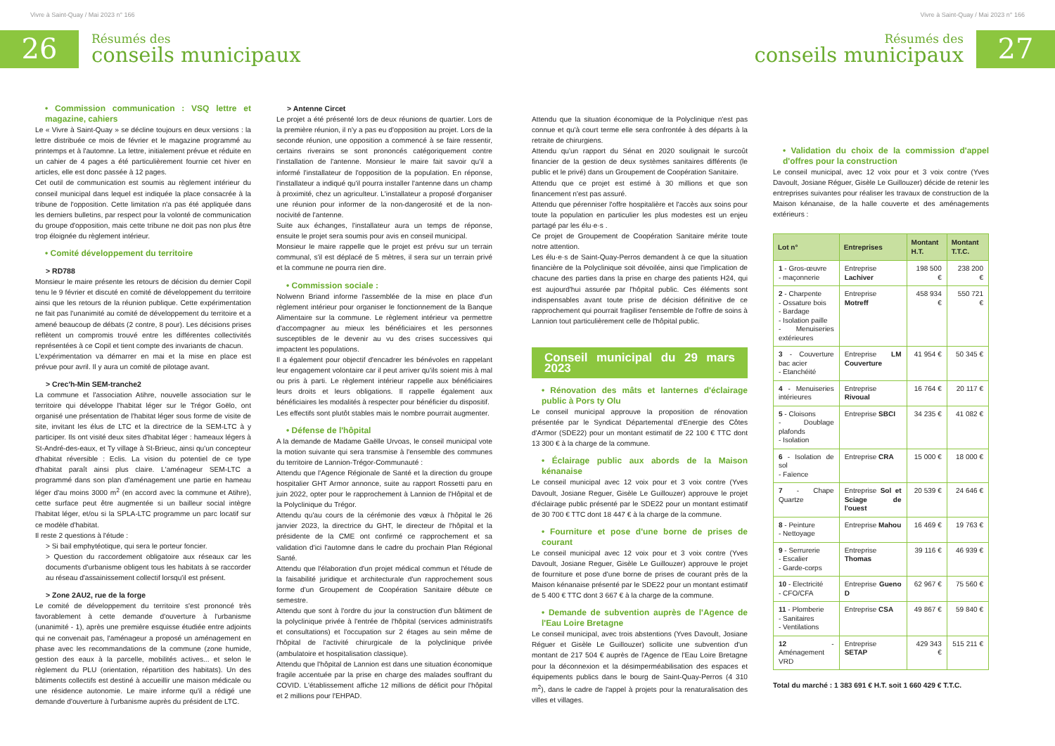Vivre à Saint-Quay / Mai 2023 n° 166 Vivre à Saint-Quay / Mai 2023 n° 166
26
Résumés des
conseils municipaux
Résumés des
conseils municipaux
27
• Commission communication : VSQ lettre et magazine, cahiers
Le « Vivre à Saint-Quay » se décline toujours en deux versions : la lettre distribuée ce mois de février et le magazine programmé au printemps et à l'automne. La lettre, initialement prévue et réduite en un cahier de 4 pages a été particulièrement fournie cet hiver en articles, elle est donc passée à 12 pages.
Cet outil de communication est soumis au règlement intérieur du conseil municipal dans lequel est indiquée la place consacrée à la tribune de l'opposition. Cette limitation n'a pas été appliquée dans les derniers bulletins, par respect pour la volonté de communication du groupe d'opposition, mais cette tribune ne doit pas non plus être trop éloignée du règlement intérieur.
• Comité développement du territoire
> RD788
Monsieur le maire présente les retours de décision du dernier Copil tenu le 9 février et discuté en comité de développement du territoire ainsi que les retours de la réunion publique. Cette expérimentation ne fait pas l'unanimité au comité de développement du territoire et a amené beaucoup de débats (2 contre, 8 pour). Les décisions prises reflètent un compromis trouvé entre les différentes collectivités représentées à ce Copil et tient compte des invariants de chacun.
L'expérimentation va démarrer en mai et la mise en place est prévue pour avril. Il y aura un comité de pilotage avant.
> Crec'h-Min SEM-tranche2
La commune et l'association Atihre, nouvelle association sur le territoire qui développe l'habitat léger sur le Trégor Goëlo, ont organisé une présentation de l'habitat léger sous forme de visite de site, invitant les élus de LTC et la directrice de la SEM-LTC à y participer. Ils ont visité deux sites d'habitat léger : hameaux légers à St-André-des-eaux, et Ty village à St-Brieuc, ainsi qu'un concepteur d'habitat réversible : Eclis. La vision du potentiel de ce type d'habitat paraît ainsi plus claire. L'aménageur SEM-LTC a programmé dans son plan d'aménagement une partie en hameau léger d'au moins 3000 m<sup>2</sup> (en accord avec la commune et Atihre), cette surface peut être augmentée si un bailleur social intègre l'habitat léger, et/ou si la SPLA-LTC programme un parc locatif sur ce modèle d'habitat.
Il reste 2 questions à l'étude :
> Si bail emphytéotique, qui sera le porteur foncier.
> Question du raccordement obligatoire aux réseaux car les documents d'urbanisme obligent tous les habitats à se raccorder au réseau d'assainissement collectif lorsqu'il est présent.
> Zone 2AU2, rue de la forge
Le comité de développement du territoire s'est prononcé très favorablement à cette demande d'ouverture à l'urbanisme (unanimité - 1), après une première esquisse étudiée entre adjoints qui ne convenait pas, l'aménageur a proposé un aménagement en phase avec les recommandations de la commune (zone humide, gestion des eaux à la parcelle, mobilités actives... et selon le règlement du PLU (orientation, répartition des habitats). Un des bâtiments collectifs est destiné à accueillir une maison médicale ou une résidence autonomie. Le maire informe qu'il a rédigé une demande d'ouverture à l'urbanisme auprès du président de LTC.
> Antenne Circet
Le projet a été présenté lors de deux réunions de quartier. Lors de la première réunion, il n'y a pas eu d'opposition au projet. Lors de la seconde réunion, une opposition a commencé à se faire ressentir, certains riverains se sont prononcés catégoriquement contre l'installation de l'antenne. Monsieur le maire fait savoir qu'il a informé l'installateur de l'opposition de la population. En réponse, l'installateur a indiqué qu'il pourra installer l'antenne dans un champ à proximité, chez un agriculteur. L'installateur a proposé d'organiser une réunion pour informer de la non-dangerosité et de la non-nocivité de l'antenne.
Suite aux échanges, l'installateur aura un temps de réponse, ensuite le projet sera soumis pour avis en conseil municipal.
Monsieur le maire rappelle que le projet est prévu sur un terrain communal, s'il est déplacé de 5 mètres, il sera sur un terrain privé et la commune ne pourra rien dire.
• Commission sociale :
Nolwenn Briand informe l'assemblée de la mise en place d'un règlement intérieur pour organiser le fonctionnement de la Banque Alimentaire sur la commune. Le règlement intérieur va permettre d'accompagner au mieux les bénéficiaires et les personnes susceptibles de le devenir au vu des crises successives qui impactent les populations.
Il a également pour objectif d'encadrer les bénévoles en rappelant leur engagement volontaire car il peut arriver qu'ils soient mis à mal ou pris à parti. Le règlement intérieur rappelle aux bénéficiaires leurs droits et leurs obligations. Il rappelle également aux bénéficiaires les modalités à respecter pour bénéficier du dispositif.
Les effectifs sont plutôt stables mais le nombre pourrait augmenter.
• Défense de l'hôpital
A la demande de Madame Gaëlle Urvoas, le conseil municipal vote la motion suivante qui sera transmise à l'ensemble des communes du territoire de Lannion-Trégor-Communauté :
Attendu que l'Agence Régionale de Santé et la direction du groupe hospitalier GHT Armor annonce, suite au rapport Rossetti paru en juin 2022, opter pour le rapprochement à Lannion de l'Hôpital et de la Polyclinique du Trégor.
Attendu qu'au cours de la cérémonie des vœux à l'hôpital le 26 janvier 2023, la directrice du GHT, le directeur de l'hôpital et la présidente de la CME ont confirmé ce rapprochement et sa validation d'ici l'automne dans le cadre du prochain Plan Régional Santé.
Attendu que l'élaboration d'un projet médical commun et l'étude de la faisabilité juridique et architecturale d'un rapprochement sous forme d'un Groupement de Coopération Sanitaire débute ce semestre.
Attendu que sont à l'ordre du jour la construction d'un bâtiment de la polyclinique privée à l'entrée de l'hôpital (services administratifs et consultations) et l'occupation sur 2 étages au sein même de l'hôpital de l'activité chirurgicale de la polyclinique privée (ambulatoire et hospitalisation classique).
Attendu que l'hôpital de Lannion est dans une situation économique fragile accentuée par la prise en charge des malades souffrant du COVID. L'établissement affiche 12 millions de déficit pour l'hôpital et 2 millions pour l'EHPAD.
Attendu que la situation économique de la Polyclinique n'est pas connue et qu'à court terme elle sera confrontée à des départs à la retraite de chirurgiens.
Attendu qu'un rapport du Sénat en 2020 soulignait le surcoût financier de la gestion de deux systèmes sanitaires différents (le public et le privé) dans un Groupement de Coopération Sanitaire.
Attendu que ce projet est estimé à 30 millions et que son financement n'est pas assuré.
Attendu que pérenniser l'offre hospitalière et l'accès aux soins pour toute la population en particulier les plus modestes est un enjeu partagé par les élu·e·s .
Ce projet de Groupement de Coopération Sanitaire mérite toute notre attention.
Les élu·e·s de Saint-Quay-Perros demandent à ce que la situation financière de la Polyclinique soit dévoilée, ainsi que l'implication de chacune des parties dans la prise en charge des patients H24, qui est aujourd'hui assurée par l'hôpital public. Ces éléments sont indispensables avant toute prise de décision définitive de ce rapprochement qui pourrait fragiliser l'ensemble de l'offre de soins à Lannion tout particulièrement celle de l'hôpital public.
Conseil municipal du 29 mars 2023
• Rénovation des mâts et lanternes d'éclairage public à Pors ty Olu
Le conseil municipal approuve la proposition de rénovation présentée par le Syndicat Départemental d'Energie des Côtes d'Armor (SDE22) pour un montant estimatif de 22 100 € TTC dont 13 300 € à la charge de la commune.
• Éclairage public aux abords de la Maison kénanaise
Le conseil municipal avec 12 voix pour et 3 voix contre (Yves Davoult, Josiane Reguer, Gisèle Le Guillouzer) approuve le projet d'éclairage public présenté par le SDE22 pour un montant estimatif de 30 700 € TTC dont 18 447 € à la charge de la commune.
• Fourniture et pose d'une borne de prises de courant
Le conseil municipal avec 12 voix pour et 3 voix contre (Yves Davoult, Josiane Reguer, Gisèle Le Guillouzer) approuve le projet de fourniture et pose d'une borne de prises de courant près de la Maison kénanaise présenté par le SDE22 pour un montant estimatif de 5 400 € TTC dont 3 667 € à la charge de la commune.
• Demande de subvention auprès de l'Agence de l'Eau Loire Bretagne
Le conseil municipal, avec trois abstentions (Yves Davoult, Josiane Réguer et Gisèle Le Guillouzer) sollicite une subvention d'un montant de 217 504 € auprès de l'Agence de l'Eau Loire Bretagne pour la déconnexion et la désimperméabilisation des espaces et équipements publics dans le bourg de Saint-Quay-Perros (4 310 m<sup>2</sup>), dans le cadre de l'appel à projets pour la renaturalisation des villes et villages.
• Validation du choix de la commission d'appel d'offres pour la construction
Le conseil municipal, avec 12 voix pour et 3 voix contre (Yves Davoult, Josiane Réguer, Gisèle Le Guillouzer) décide de retenir les entreprises suivantes pour réaliser les travaux de construction de la Maison kénanaise, de la halle couverte et des aménagements extérieurs :
| Lot n° | Entreprises | Montant H.T. | Montant T.T.C. |
| --- | --- | --- | --- |
| 1 - Gros-œuvre - maçonnerie | Entreprise Lachiver | 198 500 € | 238 200 € |
| 2 - Charpente - Ossature bois - Bardage - Isolation paille - Menuiseries extérieures | Entreprise Motreff | 458 934 € | 550 721 € |
| 3 - Couverture bac acier - Etanchéité | Entreprise LM Couverture | 41 954 € | 50 345 € |
| 4 - Menuiseries intérieures | Entreprise Rivoual | 16 764 € | 20 117 € |
| 5 - Cloisons - Doublage plafonds - Isolation | Entreprise SBCI | 34 235 € | 41 082 € |
| 6 - Isolation de sol - Faïence | Entreprise CRA | 15 000 € | 18 000 € |
| 7 - Chape Quartze | Entreprise Sol et Sciage de l'ouest | 20 539 € | 24 646 € |
| 8 - Peinture - Nettoyage | Entreprise Mahou | 16 469 € | 19 763 € |
| 9 - Serrurerie - Escalier - Garde-corps | Entreprise Thomas | 39 116 € | 46 939 € |
| 10 - Electricité - CFO/CFA | Entreprise Gueno D | 62 967 € | 75 560 € |
| 11 - Plomberie - Sanitaires - Ventilations | Entreprise CSA | 49 867 € | 59 840 € |
| 12 - Aménagement VRD | Entreprise SETAP | 429 343 € | 515 211 € |
Total du marché : 1 383 691 € H.T. soit 1 660 429 € T.T.C.